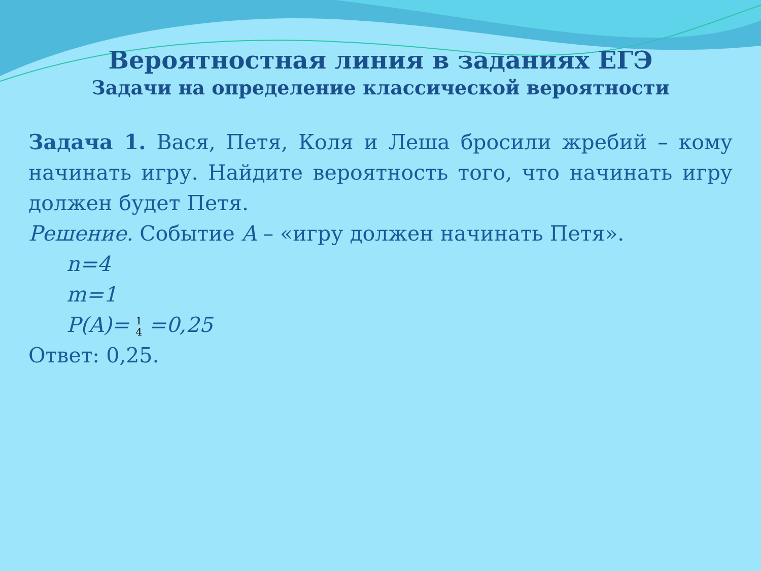Вероятностная линия в заданиях ЕГЭ
Задачи на определение классической вероятности
Задача 1. Вася, Петя, Коля и Леша бросили жребий – кому начинать игру. Найдите вероятность того, что начинать игру должен будет Петя.
Решение. Событие A – «игру должен начинать Петя».
n=4
m=1
P(A)= 1
4 =0,25
Ответ: 0,25.